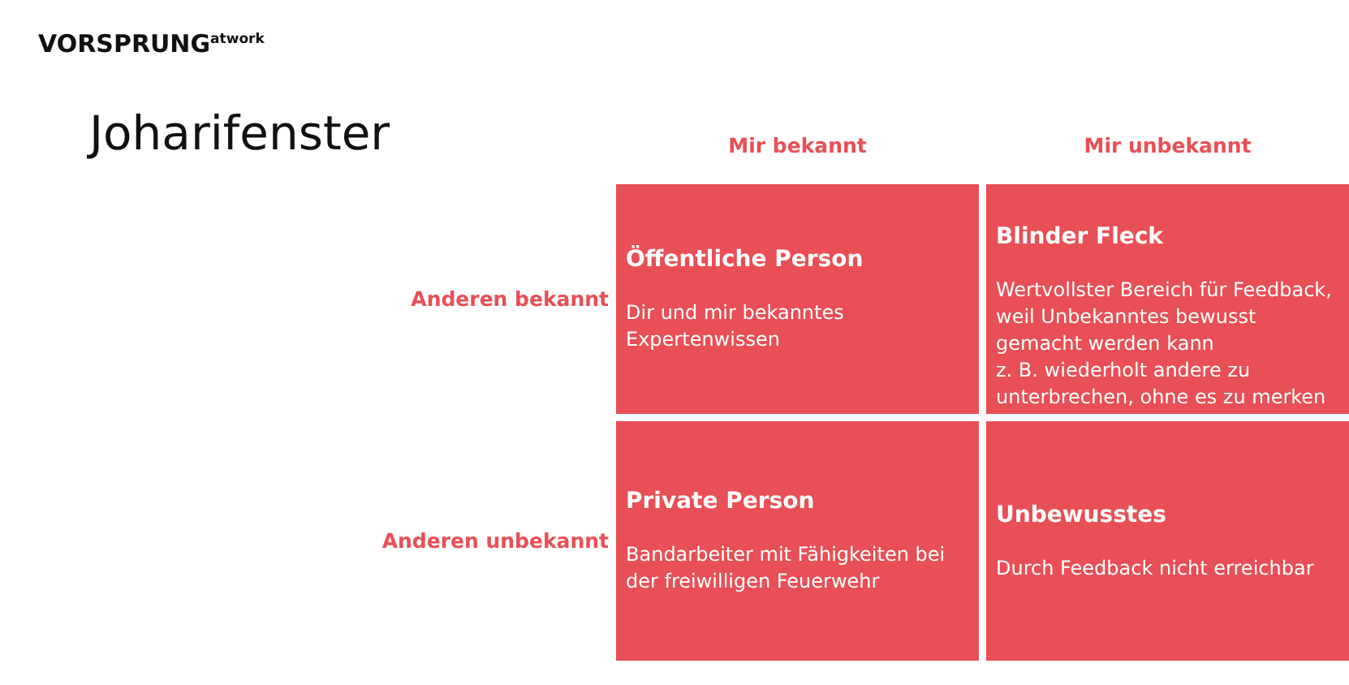VORSPRUNG<sup>atwork</sup>
Joharifenster
Mir bekannt
Mir unbekannt
Anderen bekannt
Öffentliche Person
Dir und mir bekanntes Expertenwissen
Blinder Fleck
Wertvollster Bereich für Feedback, weil Unbekanntes bewusst gemacht werden kann
z. B. wiederholt andere zu unterbrechen, ohne es zu merken
Anderen unbekannt
Private Person
Bandarbeiter mit Fähigkeiten bei der freiwilligen Feuerwehr
Unbewusstes
Durch Feedback nicht erreichbar